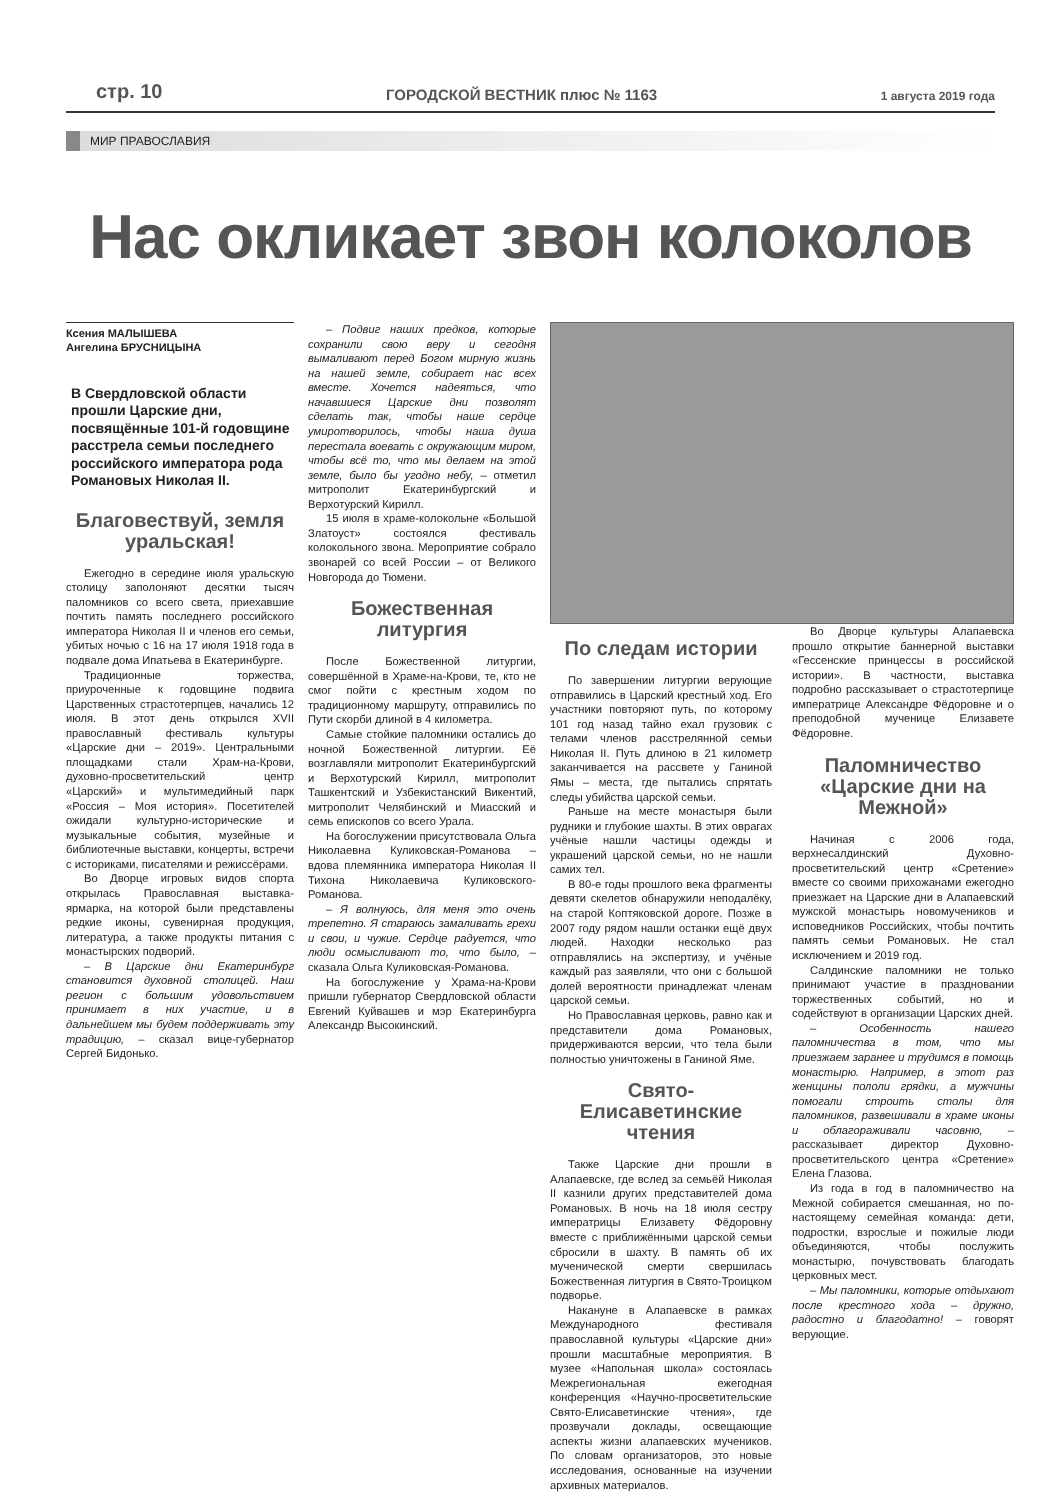стр. 10 ГОРОДСКОЙ ВЕСТНИК плюс № 1163 1 августа 2019 года
МИР ПРАВОСЛАВИЯ
Нас окликает звон колоколов
Ксения МАЛЫШЕВА
Ангелина БРУСНИЦЫНА
В Свердловской области прошли Царские дни, посвящённые 101-й годовщине расстрела семьи последнего российского императора рода Романовых Николая II.
Благовествуй, земля уральская!
Ежегодно в середине июля уральскую столицу заполоняют десятки тысяч паломников со всего света, приехавшие почтить память последнего российского императора Николая II и членов его семьи, убитых ночью с 16 на 17 июля 1918 года в подвале дома Ипатьева в Екатеринбурге.
Традиционные торжества, приуроченные к годовщине подвига Царственных страстотерпцев, начались 12 июля. В этот день открылся XVII православный фестиваль культуры «Царские дни – 2019». Центральными площадками стали Храм-на-Крови, духовно-просветительский центр «Царский» и мультимедийный парк «Россия – Моя история». Посетителей ожидали культурно-исторические и музыкальные события, музейные и библиотечные выставки, концерты, встречи с историками, писателями и режиссёрами.
Во Дворце игровых видов спорта открылась Православная выставка-ярмарка, на которой были представлены редкие иконы, сувенирная продукция, литература, а также продукты питания с монастырских подворий.
– В Царские дни Екатеринбург становится духовной столицей. Наш регион с большим удовольствием принимает в них участие, и в дальнейшем мы будем поддерживать эту традицию, – сказал вице-губернатор Сергей Бидонько.
– Подвиг наших предков, которые сохранили свою веру и сегодня вымаливают перед Богом мирную жизнь на нашей земле, собирает нас всех вместе. Хочется надеяться, что начавшиеся Царские дни позволят сделать так, чтобы наше сердце умиротворилось, чтобы наша душа перестала воевать с окружающим миром, чтобы всё то, что мы делаем на этой земле, было бы угодно небу, – отметил митрополит Екатеринбургский и Верхотурский Кирилл.
15 июля в храме-колокольне «Большой Златоуст» состоялся фестиваль колокольного звона. Мероприятие собрало звонарей со всей России – от Великого Новгорода до Тюмени.
Божественная литургия
После Божественной литургии, совершённой в Храме-на-Крови, те, кто не смог пойти с крестным ходом по традиционному маршруту, отправились по Пути скорби длиной в 4 километра.
Самые стойкие паломники остались до ночной Божественной литургии. Её возглавляли митрополит Екатеринбургский и Верхотурский Кирилл, митрополит Ташкентский и Узбекистанский Викентий, митрополит Челябинский и Миасский и семь епископов со всего Урала.
На богослужении присутствовала Ольга Николаевна Куликовская-Романова – вдова племянника императора Николая II Тихона Николаевича Куликовского-Романова.
– Я волнуюсь, для меня это очень трепетно. Я стараюсь замаливать грехи и свои, и чужие. Сердце радуется, что люди осмысливают то, что было, – сказала Ольга Куликовская-Романова.
На богослужение у Храма-на-Крови пришли губернатор Свердловской области Евгений Куйвашев и мэр Екатеринбурга Александр Высокинский.
По следам истории
По завершении литургии верующие отправились в Царский крестный ход. Его участники повторяют путь, по которому 101 год назад тайно ехал грузовик с телами членов расстрелянной семьи Николая II. Путь длиною в 21 километр заканчивается на рассвете у Ганиной Ямы – места, где пытались спрятать следы убийства царской семьи.
Раньше на месте монастыря были рудники и глубокие шахты. В этих оврагах учёные нашли частицы одежды и украшений царской семьи, но не нашли самих тел.
В 80-е годы прошлого века фрагменты девяти скелетов обнаружили неподалёку, на старой Коптяковской дороге. Позже в 2007 году рядом нашли останки ещё двух людей. Находки несколько раз отправлялись на экспертизу, и учёные каждый раз заявляли, что они с большой долей вероятности принадлежат членам царской семьи.
Но Православная церковь, равно как и представители дома Романовых, придерживаются версии, что тела были полностью уничтожены в Ганиной Яме.
Свято-Елисаветинские чтения
Также Царские дни прошли в Алапаевске, где вслед за семьёй Николая II казнили других представителей дома Романовых. В ночь на 18 июля сестру императрицы Елизавету Фёдоровну вместе с приближёнными царской семьи сбросили в шахту. В память об их мученической смерти свершилась Божественная литургия в Свято-Троицком подворье.
Накануне в Алапаевске в рамках Международного фестиваля православной культуры «Царские дни» прошли масштабные мероприятия. В музее «Напольная школа» состоялась Межрегиональная ежегодная конференция «Научно-просветительские Свято-Елисаветинские чтения», где прозвучали доклады, освещающие аспекты жизни алапаевских мучеников. По словам организаторов, это новые исследования, основанные на изучении архивных материалов.
Во Дворце культуры Алапаевска прошло открытие баннерной выставки «Гессенские принцессы в российской истории». В частности, выставка подробно рассказывает о страстотерпице императрице Александре Фёдоровне и о преподобной мученице Елизавете Фёдоровне.
Паломничество «Царские дни на Межной»
Начиная с 2006 года, верхнесалдинский Духовно-просветительский центр «Сретение» вместе со своими прихожанами ежегодно приезжает на Царские дни в Алапаевский мужской монастырь новомучеников и исповедников Российских, чтобы почтить память семьи Романовых. Не стал исключением и 2019 год.
Салдинские паломники не только принимают участие в праздновании торжественных событий, но и содействуют в организации Царских дней.
– Особенность нашего паломничества в том, что мы приезжаем заранее и трудимся в помощь монастырю. Например, в этот раз женщины пололи грядки, а мужчины помогали строить столы для паломников, развешивали в храме иконы и облагораживали часовню, – рассказывает директор Духовно-просветительского центра «Сретение» Елена Глазова.
Из года в год в паломничество на Межной собирается смешанная, но по-настоящему семейная команда: дети, подростки, взрослые и пожилые люди объединяются, чтобы послужить монастырю, почувствовать благодать церковных мест.
– Мы паломники, которые отдыхают после крестного хода – дружно, радостно и благодатно! – говорят верующие.